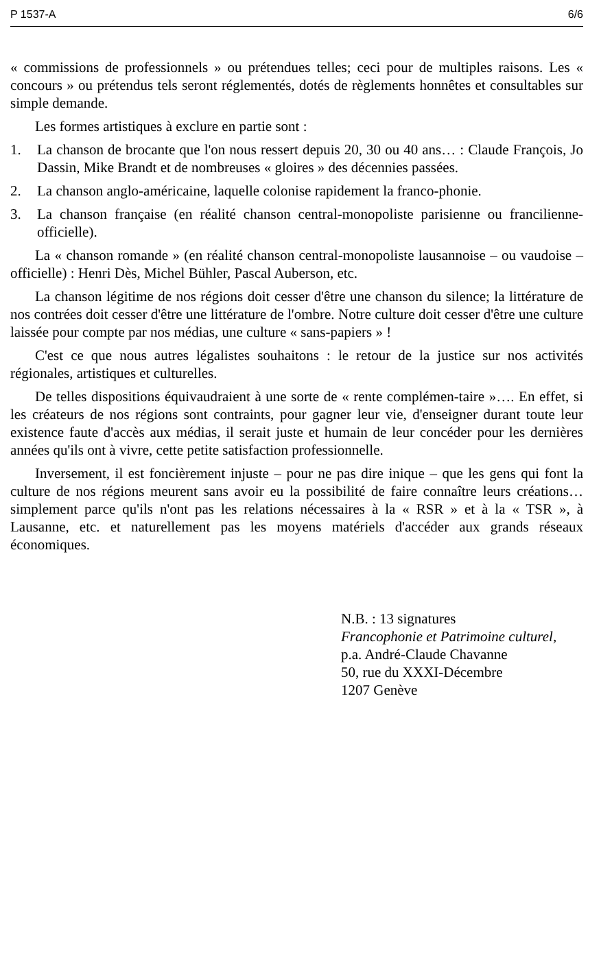P 1537-A 6/6
« commissions de professionnels » ou prétendues telles; ceci pour de multiples raisons. Les « concours » ou prétendus tels seront réglementés, dotés de règlements honnêtes et consultables sur simple demande.
Les formes artistiques à exclure en partie sont :
1. La chanson de brocante que l'on nous ressert depuis 20, 30 ou 40 ans… : Claude François, Jo Dassin, Mike Brandt et de nombreuses « gloires » des décennies passées.
2. La chanson anglo-américaine, laquelle colonise rapidement la franco-phonie.
3. La chanson française (en réalité chanson central-monopoliste parisienne ou francilienne-officielle).
La « chanson romande » (en réalité chanson central-monopoliste lausannoise – ou vaudoise – officielle) : Henri Dès, Michel Bühler, Pascal Auberson, etc.
La chanson légitime de nos régions doit cesser d'être une chanson du silence; la littérature de nos contrées doit cesser d'être une littérature de l'ombre. Notre culture doit cesser d'être une culture laissée pour compte par nos médias, une culture « sans-papiers » !
C'est ce que nous autres légalistes souhaitons : le retour de la justice sur nos activités régionales, artistiques et culturelles.
De telles dispositions équivaudraient à une sorte de « rente complémen-taire »…. En effet, si les créateurs de nos régions sont contraints, pour gagner leur vie, d'enseigner durant toute leur existence faute d'accès aux médias, il serait juste et humain de leur concéder pour les dernières années qu'ils ont à vivre, cette petite satisfaction professionnelle.
Inversement, il est foncièrement injuste – pour ne pas dire inique – que les gens qui font la culture de nos régions meurent sans avoir eu la possibilité de faire connaître leurs créations… simplement parce qu'ils n'ont pas les relations nécessaires à la « RSR » et à la « TSR », à Lausanne, etc. et naturellement pas les moyens matériels d'accéder aux grands réseaux économiques.
N.B. : 13 signatures
Francophonie et Patrimoine culturel,
p.a. André-Claude Chavanne
50, rue du XXXI-Décembre
1207 Genève